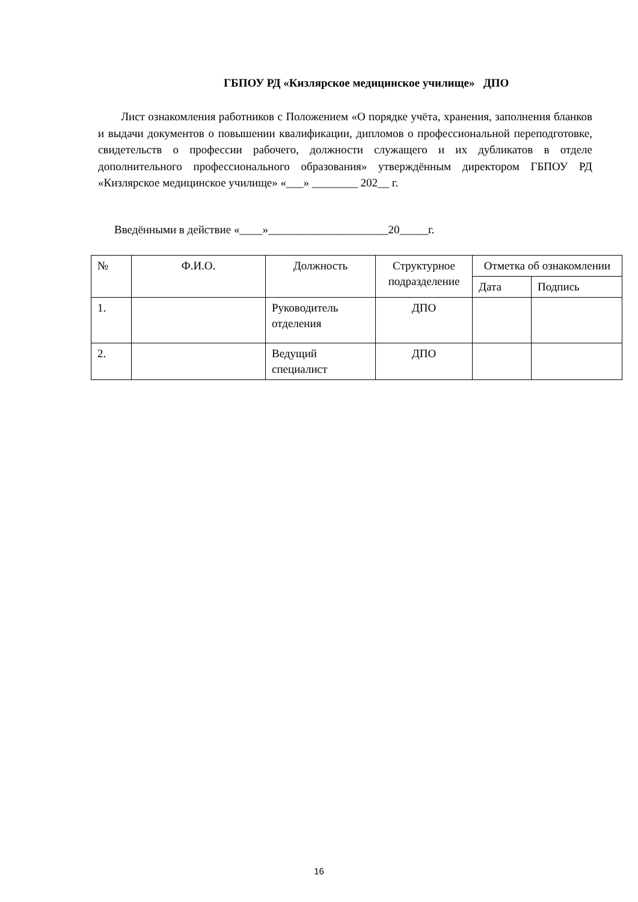ГБПОУ РД «Кизлярское медицинское училище» ДПО
Лист ознакомления работников с Положением «О порядке учёта, хранения, заполнения бланков и выдачи документов о повышении квалификации, дипломов о профессиональной переподготовке, свидетельств о профессии рабочего, должности служащего и их дубликатов в отделе дополнительного профессионального образования» утверждённым директором ГБПОУ РД «Кизлярское медицинское училище» «___» ________ 202__ г.
Введёнными в действие «____»_____________________20_____г.
| № | Ф.И.О. | Должность | Структурное подразделение | Отметка об ознакомлении | |
| --- | --- | --- | --- | --- | --- |
| | | | | Дата | Подпись |
| 1. | | Руководитель отделения | ДПО | | |
| 2. | | Ведущий специалист | ДПО | | |
16